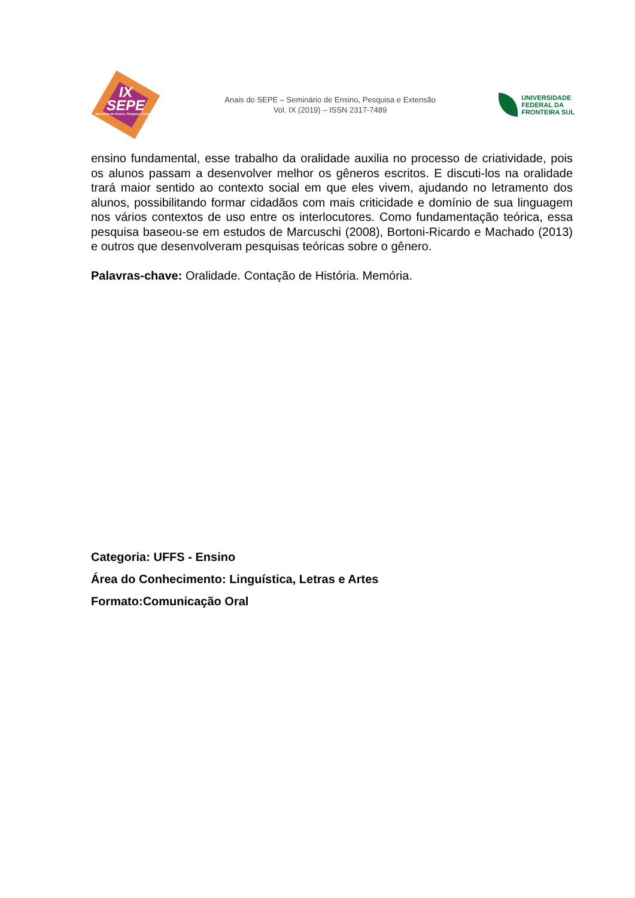IX
SEPE
Seminário de Ensino, Pesquisa e Extensão
Anais do SEPE – Seminário de Ensino, Pesquisa e Extensão
Vol. IX (2019) – ISSN 2317-7489
UNIVERSIDADE
FEDERAL DA
FRONTEIRA SUL
ensino fundamental, esse trabalho da oralidade auxilia no processo de criatividade, pois os alunos passam a desenvolver melhor os gêneros escritos. E discuti-los na oralidade trará maior sentido ao contexto social em que eles vivem, ajudando no letramento dos alunos, possibilitando formar cidadãos com mais criticidade e domínio de sua linguagem nos vários contextos de uso entre os interlocutores. Como fundamentação teórica, essa pesquisa baseou-se em estudos de Marcuschi (2008), Bortoni-Ricardo e Machado (2013) e outros que desenvolveram pesquisas teóricas sobre o gênero.
Palavras-chave: Oralidade. Contação de História. Memória.
Categoria: UFFS - Ensino
Área do Conhecimento: Linguística, Letras e Artes
Formato:Comunicação Oral